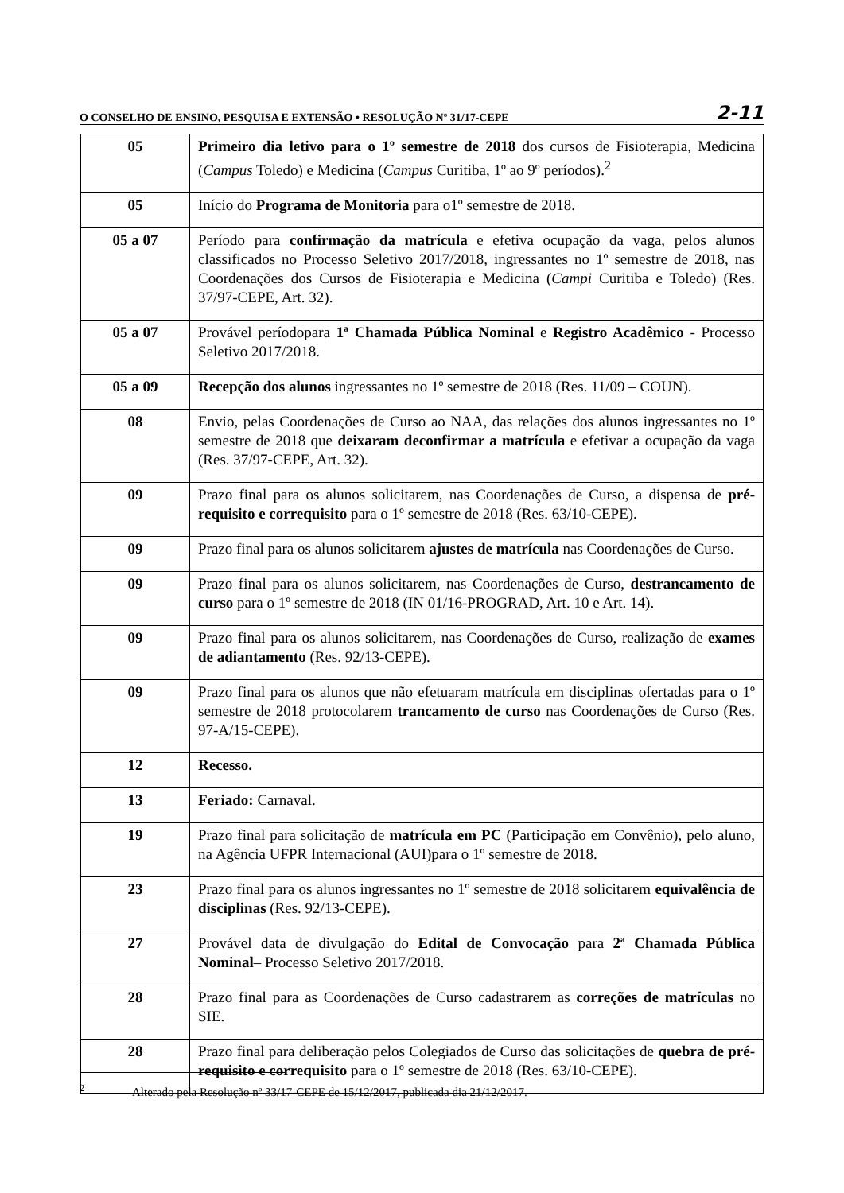O CONSELHO DE ENSINO, PESQUISA E EXTENSÃO • RESOLUÇÃO Nº 31/17-CEPE 2-11
| 05 | Primeiro dia letivo para o 1º semestre de 2018 dos cursos de Fisioterapia, Medicina ( Campus Toledo) e Medicina ( Campus Curitiba, 1º ao 9º períodos).<sup>2</sup> |
| 05 | Início do Programa de Monitoria para o1º semestre de 2018. |
| 05 a 07 | Período para confirmação da matrícula e efetiva ocupação da vaga, pelos alunos classificados no Processo Seletivo 2017/2018, ingressantes no 1º semestre de 2018, nas Coordenações dos Cursos de Fisioterapia e Medicina ( Campi Curitiba e Toledo) (Res. 37/97-CEPE, Art. 32). |
| 05 a 07 | Provável períodopara 1ª Chamada Pública Nominal e Registro Acadêmico - Processo Seletivo 2017/2018. |
| 05 a 09 | Recepção dos alunos ingressantes no 1º semestre de 2018 (Res. 11/09 – COUN). |
| 08 | Envio, pelas Coordenações de Curso ao NAA, das relações dos alunos ingressantes no 1º semestre de 2018 que deixaram deconfirmar a matrícula e efetivar a ocupação da vaga (Res. 37/97-CEPE, Art. 32). |
| 09 | Prazo final para os alunos solicitarem, nas Coordenações de Curso, a dispensa de pré-requisito e correquisito para o 1º semestre de 2018 (Res. 63/10-CEPE). |
| 09 | Prazo final para os alunos solicitarem ajustes de matrícula nas Coordenações de Curso. |
| 09 | Prazo final para os alunos solicitarem, nas Coordenações de Curso, destrancamento de curso para o 1º semestre de 2018 (IN 01/16-PROGRAD, Art. 10 e Art. 14). |
| 09 | Prazo final para os alunos solicitarem, nas Coordenações de Curso, realização de exames de adiantamento (Res. 92/13-CEPE). |
| 09 | Prazo final para os alunos que não efetuaram matrícula em disciplinas ofertadas para o 1º semestre de 2018 protocolarem trancamento de curso nas Coordenações de Curso (Res. 97-A/15-CEPE). |
| 12 | Recesso. |
| 13 | Feriado: Carnaval. |
| 19 | Prazo final para solicitação de matrícula em PC (Participação em Convênio), pelo aluno, na Agência UFPR Internacional (AUI)para o 1º semestre de 2018. |
| 23 | Prazo final para os alunos ingressantes no 1º semestre de 2018 solicitarem equivalência de disciplinas (Res. 92/13-CEPE). |
| 27 | Provável data de divulgação do Edital de Convocação para 2ª Chamada Pública Nominal – Processo Seletivo 2017/2018. |
| 28 | Prazo final para as Coordenações de Curso cadastrarem as correções de matrículas no SIE. |
| 28 | Prazo final para deliberação pelos Colegiados de Curso das solicitações de quebra de pré-requisito e correquisito para o 1º semestre de 2018 (Res. 63/10-CEPE). |
<sup>2</sup> Alterado pela Resolução nº 33/17-CEPE de 15/12/2017, publicada dia 21/12/2017.